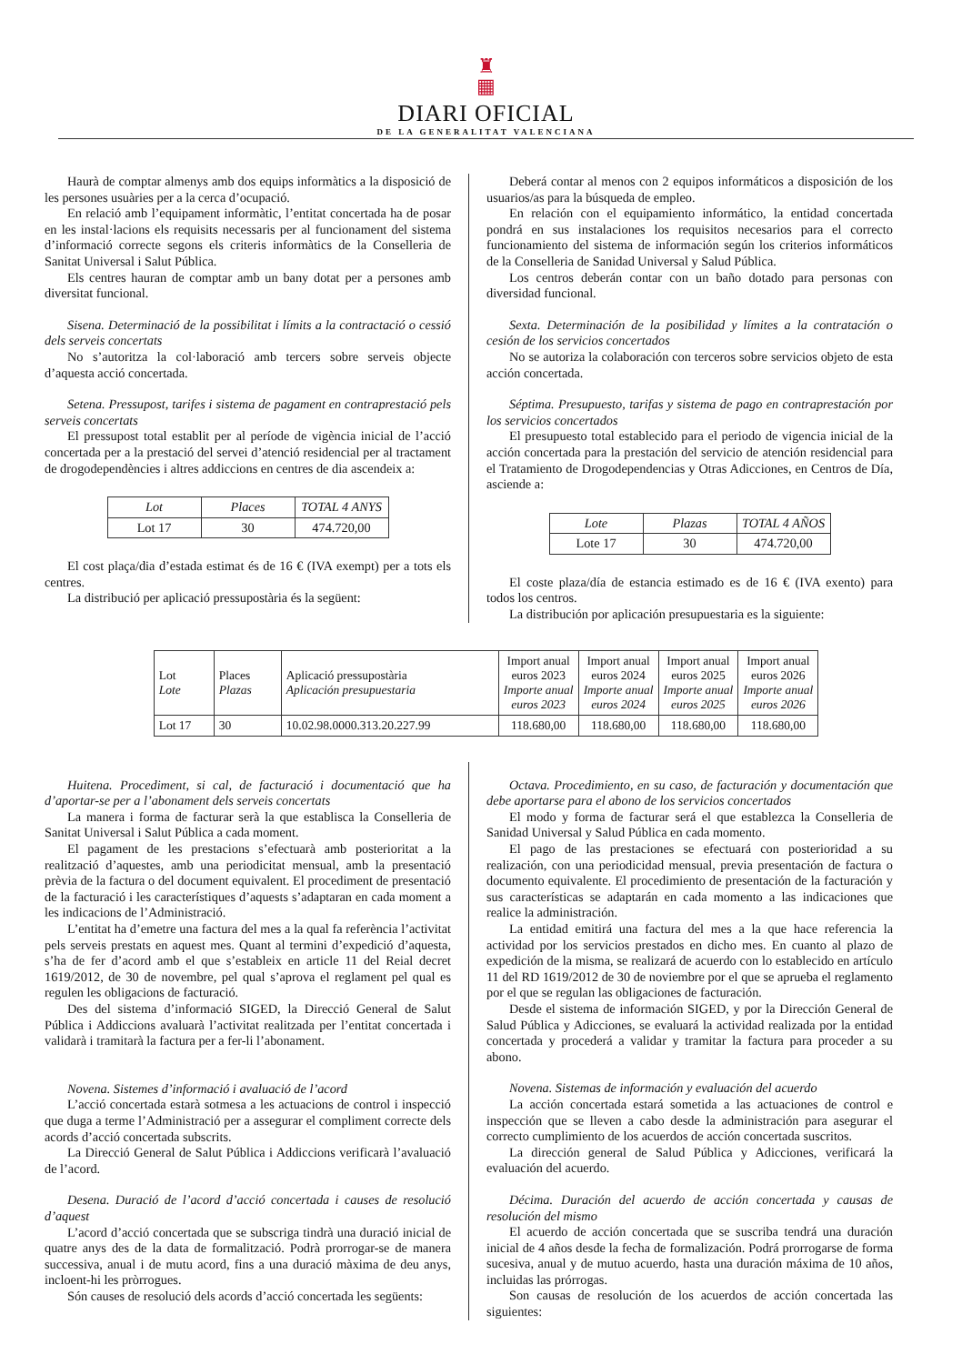♜
▦
DIARI OFICIAL
DE LA GENERALITAT VALENCIANA
Haurà de comptar almenys amb dos equips informàtics a la disposició de les persones usuàries per a la cerca d’ocupació.
En relació amb l’equipament informàtic, l’entitat concertada ha de posar en les instal·lacions els requisits necessaris per al funcionament del sistema d’informació correcte segons els criteris informàtics de la Conselleria de Sanitat Universal i Salut Pública.
Els centres hauran de comptar amb un bany dotat per a persones amb diversitat funcional.
Sisena. Determinació de la possibilitat i límits a la contractació o cessió dels serveis concertats
No s’autoritza la col·laboració amb tercers sobre serveis objecte d’aquesta acció concertada.
Setena. Pressupost, tarifes i sistema de pagament en contraprestació pels serveis concertats
El pressupost total establit per al període de vigència inicial de l’acció concertada per a la prestació del servei d’atenció residencial per al tractament de drogodependències i altres addiccions en centres de dia ascendeix a:
| Lot | Places | TOTAL 4 ANYS |
| Lot 17 | 30 | 474.720,00 |
El cost plaça/dia d’estada estimat és de 16 € (IVA exempt) per a tots els centres.
La distribució per aplicació pressupostària és la següent:
Deberá contar al menos con 2 equipos informáticos a disposición de los usuarios/as para la búsqueda de empleo.
En relación con el equipamiento informático, la entidad concertada pondrá en sus instalaciones los requisitos necesarios para el correcto funcionamiento del sistema de información según los criterios informáticos de la Conselleria de Sanidad Universal y Salud Pública.
Los centros deberán contar con un baño dotado para personas con diversidad funcional.
Sexta. Determinación de la posibilidad y límites a la contratación o cesión de los servicios concertados
No se autoriza la colaboración con terceros sobre servicios objeto de esta acción concertada.
Séptima. Presupuesto, tarifas y sistema de pago en contraprestación por los servicios concertados
El presupuesto total establecido para el periodo de vigencia inicial de la acción concertada para la prestación del servicio de atención residencial para el Tratamiento de Drogodependencias y Otras Adicciones, en Centros de Día, asciende a:
| Lote | Plazas | TOTAL 4 AÑOS |
| Lote 17 | 30 | 474.720,00 |
El coste plaza/día de estancia estimado es de 16 € (IVA exento) para todos los centros.
La distribución por aplicación presupuestaria es la siguiente:
| Lot Lote | Places Plazas | Aplicació pressupostària Aplicación presupuestaria | Import anual euros 2023 Importe anual euros 2023 | Import anual euros 2024 Importe anual euros 2024 | Import anual euros 2025 Importe anual euros 2025 | Import anual euros 2026 Importe anual euros 2026 |
| --- | --- | --- | --- | --- | --- | --- |
| Lot 17 | 30 | 10.02.98.0000.313.20.227.99 | 118.680,00 | 118.680,00 | 118.680,00 | 118.680,00 |
Huitena. Procediment, si cal, de facturació i documentació que ha d’aportar-se per a l’abonament dels serveis concertats
La manera i forma de facturar serà la que establisca la Conselleria de Sanitat Universal i Salut Pública a cada moment.
El pagament de les prestacions s’efectuarà amb posterioritat a la realització d’aquestes, amb una periodicitat mensual, amb la presentació prèvia de la factura o del document equivalent. El procediment de presentació de la facturació i les característiques d’aquests s’adaptaran en cada moment a les indicacions de l’Administració.
L’entitat ha d’emetre una factura del mes a la qual fa referència l’activitat pels serveis prestats en aquest mes. Quant al termini d’expedició d’aquesta, s’ha de fer d’acord amb el que s’estableix en article 11 del Reial decret 1619/2012, de 30 de novembre, pel qual s’aprova el reglament pel qual es regulen les obligacions de facturació.
Des del sistema d’informació SIGED, la Direcció General de Salut Pública i Addiccions avaluarà l’activitat realitzada per l’entitat concertada i validarà i tramitarà la factura per a fer-li l’abonament.
Novena. Sistemes d’informació i avaluació de l’acord
L’acció concertada estarà sotmesa a les actuacions de control i inspecció que duga a terme l’Administració per a assegurar el compliment correcte dels acords d’acció concertada subscrits.
La Direcció General de Salut Pública i Addiccions verificarà l’avaluació de l’acord.
Desena. Duració de l’acord d’acció concertada i causes de resolució d’aquest
L’acord d’acció concertada que se subscriga tindrà una duració inicial de quatre anys des de la data de formalització. Podrà prorrogar-se de manera successiva, anual i de mutu acord, fins a una duració màxima de deu anys, incloent-hi les pròrrogues.
Són causes de resolució dels acords d’acció concertada les següents:
Octava. Procedimiento, en su caso, de facturación y documentación que debe aportarse para el abono de los servicios concertados
El modo y forma de facturar será el que establezca la Conselleria de Sanidad Universal y Salud Pública en cada momento.
El pago de las prestaciones se efectuará con posterioridad a su realización, con una periodicidad mensual, previa presentación de factura o documento equivalente. El procedimiento de presentación de la facturación y sus características se adaptarán en cada momento a las indicaciones que realice la administración.
La entidad emitirá una factura del mes a la que hace referencia la actividad por los servicios prestados en dicho mes. En cuanto al plazo de expedición de la misma, se realizará de acuerdo con lo establecido en artículo 11 del RD 1619/2012 de 30 de noviembre por el que se aprueba el reglamento por el que se regulan las obligaciones de facturación.
Desde el sistema de información SIGED, y por la Dirección General de Salud Pública y Adicciones, se evaluará la actividad realizada por la entidad concertada y procederá a validar y tramitar la factura para proceder a su abono.
Novena. Sistemas de información y evaluación del acuerdo
La acción concertada estará sometida a las actuaciones de control e inspección que se lleven a cabo desde la administración para asegurar el correcto cumplimiento de los acuerdos de acción concertada suscritos.
La dirección general de Salud Pública y Adicciones, verificará la evaluación del acuerdo.
Décima. Duración del acuerdo de acción concertada y causas de resolución del mismo
El acuerdo de acción concertada que se suscriba tendrá una duración inicial de 4 años desde la fecha de formalización. Podrá prorrogarse de forma sucesiva, anual y de mutuo acuerdo, hasta una duración máxima de 10 años, incluidas las prórrogas.
Son causas de resolución de los acuerdos de acción concertada las siguientes: